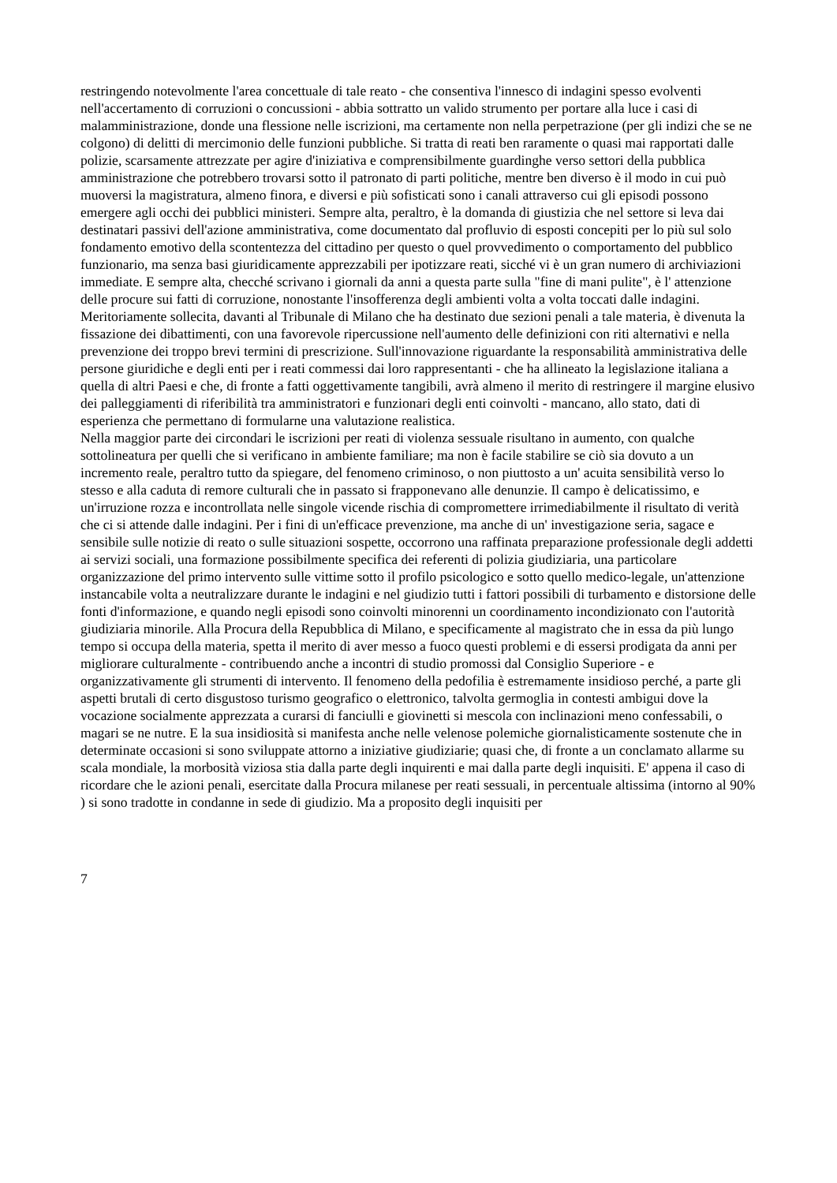restringendo notevolmente l'area concettuale di tale reato - che consentiva l'innesco di indagini spesso evolventi nell'accertamento di corruzioni o concussioni - abbia sottratto un valido strumento per portare alla luce i casi di malamministrazione, donde una flessione nelle iscrizioni, ma certamente non nella perpetrazione (per gli indizi che se ne colgono) di delitti di mercimonio delle funzioni pubbliche. Si tratta di reati ben raramente o quasi mai rapportati dalle polizie, scarsamente attrezzate per agire d'iniziativa e comprensibilmente guardinghe verso settori della pubblica amministrazione che potrebbero trovarsi sotto il patronato di parti politiche, mentre ben diverso è il modo in cui può muoversi la magistratura, almeno finora, e diversi e più sofisticati sono i canali attraverso cui gli episodi possono emergere agli occhi dei pubblici ministeri. Sempre alta, peraltro, è la domanda di giustizia che nel settore si leva dai destinatari passivi dell'azione amministrativa, come documentato dal profluvio di esposti concepiti per lo più sul solo fondamento emotivo della scontentezza del cittadino per questo o quel provvedimento o comportamento del pubblico funzionario, ma senza basi giuridicamente apprezzabili per ipotizzare reati, sicché vi è un gran numero di archiviazioni immediate. E sempre alta, checché scrivano i giornali da anni a questa parte sulla "fine di mani pulite", è l' attenzione delle procure sui fatti di corruzione, nonostante l'insofferenza degli ambienti volta a volta toccati dalle indagini. Meritoriamente sollecita, davanti al Tribunale di Milano che ha destinato due sezioni penali a tale materia, è divenuta la fissazione dei dibattimenti, con una favorevole ripercussione nell'aumento delle definizioni con riti alternativi e nella prevenzione dei troppo brevi termini di prescrizione. Sull'innovazione riguardante la responsabilità amministrativa delle persone giuridiche e degli enti per i reati commessi dai loro rappresentanti - che ha allineato la legislazione italiana a quella di altri Paesi e che, di fronte a fatti oggettivamente tangibili, avrà almeno il merito di restringere il margine elusivo dei palleggiamenti di riferibilità tra amministratori e funzionari degli enti coinvolti - mancano, allo stato, dati di esperienza che permettano di formularne una valutazione realistica.
Nella maggior parte dei circondari le iscrizioni per reati di violenza sessuale risultano in aumento, con qualche sottolineatura per quelli che si verificano in ambiente familiare; ma non è facile stabilire se ciò sia dovuto a un incremento reale, peraltro tutto da spiegare, del fenomeno criminoso, o non piuttosto a un' acuita sensibilità verso lo stesso e alla caduta di remore culturali che in passato si frapponevano alle denunzie. Il campo è delicatissimo, e un'irruzione rozza e incontrollata nelle singole vicende rischia di compromettere irrimediabilmente il risultato di verità che ci si attende dalle indagini. Per i fini di un'efficace prevenzione, ma anche di un' investigazione seria, sagace e sensibile sulle notizie di reato o sulle situazioni sospette, occorrono una raffinata preparazione professionale degli addetti ai servizi sociali, una formazione possibilmente specifica dei referenti di polizia giudiziaria, una particolare organizzazione del primo intervento sulle vittime sotto il profilo psicologico e sotto quello medico-legale, un'attenzione instancabile volta a neutralizzare durante le indagini e nel giudizio tutti i fattori possibili di turbamento e distorsione delle fonti d'informazione, e quando negli episodi sono coinvolti minorenni un coordinamento incondizionato con l'autorità giudiziaria minorile. Alla Procura della Repubblica di Milano, e specificamente al magistrato che in essa da più lungo tempo si occupa della materia, spetta il merito di aver messo a fuoco questi problemi e di essersi prodigata da anni per migliorare culturalmente - contribuendo anche a incontri di studio promossi dal Consiglio Superiore - e organizzativamente gli strumenti di intervento. Il fenomeno della pedofilia è estremamente insidioso perché, a parte gli aspetti brutali di certo disgustoso turismo geografico o elettronico, talvolta germoglia in contesti ambigui dove la vocazione socialmente apprezzata a curarsi di fanciulli e giovinetti si mescola con inclinazioni meno confessabili, o magari se ne nutre. E la sua insidiosità si manifesta anche nelle velenose polemiche giornalisticamente sostenute che in determinate occasioni si sono sviluppate attorno a iniziative giudiziarie; quasi che, di fronte a un conclamato allarme su scala mondiale, la morbosità viziosa stia dalla parte degli inquirenti e mai dalla parte degli inquisiti. E' appena il caso di ricordare che le azioni penali, esercitate dalla Procura milanese per reati sessuali, in percentuale altissima (intorno al 90% ) si sono tradotte in condanne in sede di giudizio. Ma a proposito degli inquisiti per
7